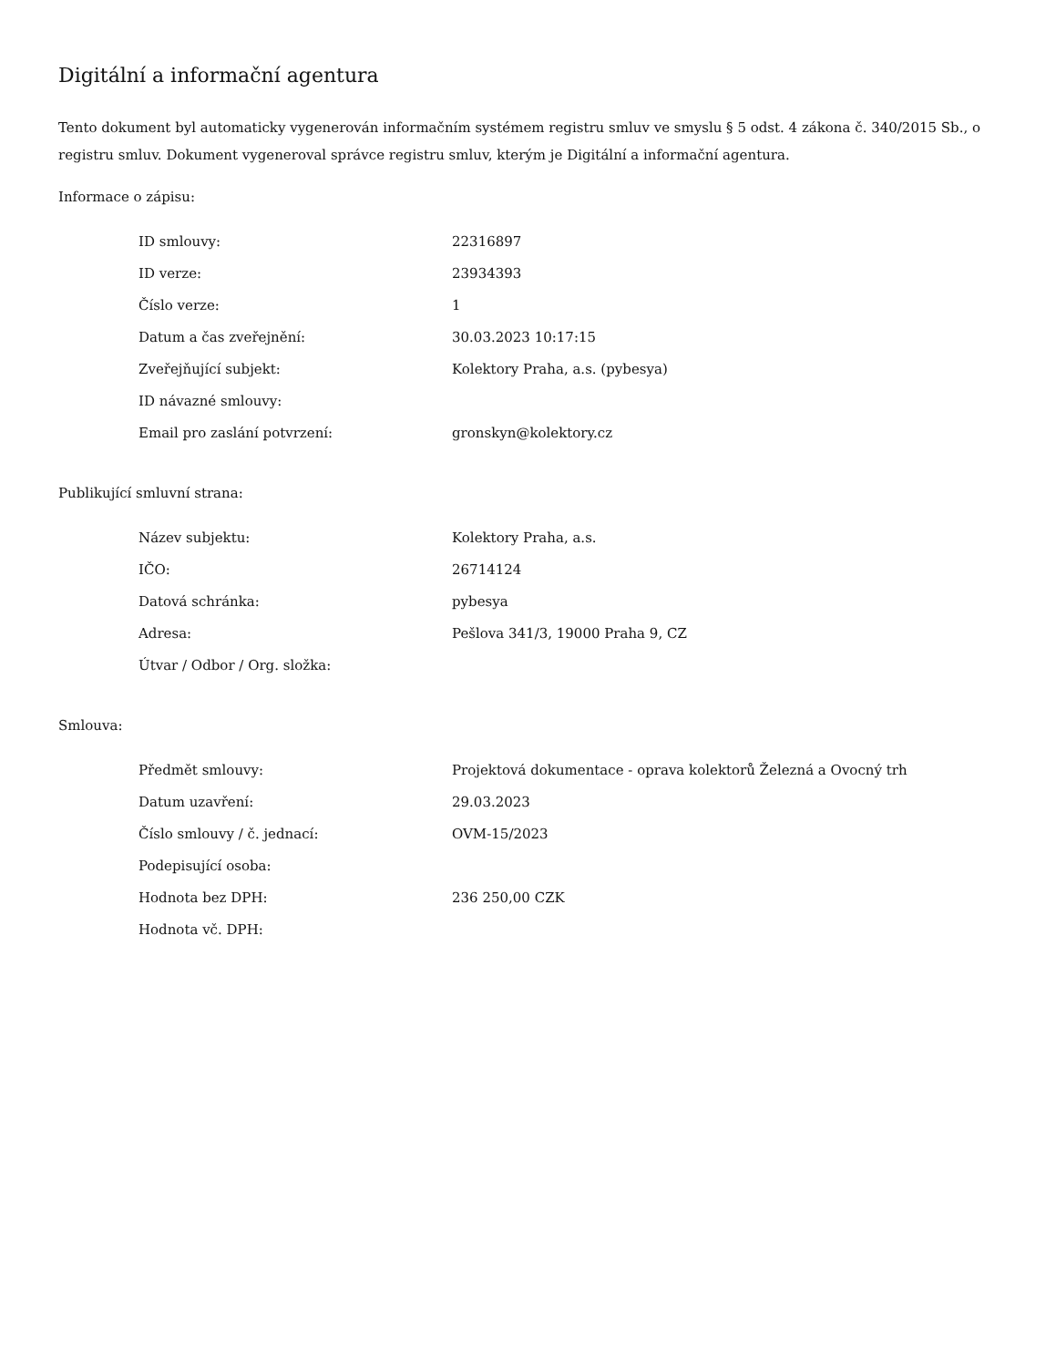Digitální a informační agentura
Tento dokument byl automaticky vygenerován informačním systémem registru smluv ve smyslu § 5 odst. 4 zákona č. 340/2015 Sb., o registru smluv. Dokument vygeneroval správce registru smluv, kterým je Digitální a informační agentura.
Informace o zápisu:
| ID smlouvy: | 22316897 |
| ID verze: | 23934393 |
| Číslo verze: | 1 |
| Datum a čas zveřejnění: | 30.03.2023 10:17:15 |
| Zveřejňující subjekt: | Kolektory Praha, a.s. (pybesya) |
| ID návazné smlouvy: | |
| Email pro zaslání potvrzení: | gronskyn@kolektory.cz |
Publikující smluvní strana:
| Název subjektu: | Kolektory Praha, a.s. |
| IČO: | 26714124 |
| Datová schránka: | pybesya |
| Adresa: | Pešlova 341/3, 19000 Praha 9, CZ |
| Útvar / Odbor / Org. složka: | |
Smlouva:
| Předmět smlouvy: | Projektová dokumentace - oprava kolektorů Železná a Ovocný trh |
| Datum uzavření: | 29.03.2023 |
| Číslo smlouvy / č. jednací: | OVM-15/2023 |
| Podepisující osoba: | |
| Hodnota bez DPH: | 236 250,00 CZK |
| Hodnota vč. DPH: | |